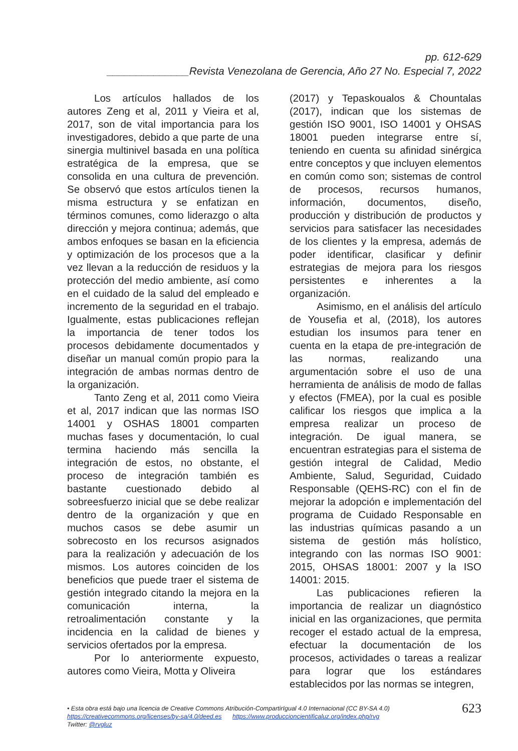pp. 612-629
______________Revista Venezolana de Gerencia, Año 27 No. Especial 7, 2022
Los artículos hallados de los autores Zeng et al, 2011 y Vieira et al, 2017, son de vital importancia para los investigadores, debido a que parte de una sinergia multinivel basada en una política estratégica de la empresa, que se consolida en una cultura de prevención. Se observó que estos artículos tienen la misma estructura y se enfatizan en términos comunes, como liderazgo o alta dirección y mejora continua; además, que ambos enfoques se basan en la eficiencia y optimización de los procesos que a la vez llevan a la reducción de residuos y la protección del medio ambiente, así como en el cuidado de la salud del empleado e incremento de la seguridad en el trabajo. Igualmente, estas publicaciones reflejan la importancia de tener todos los procesos debidamente documentados y diseñar un manual común propio para la integración de ambas normas dentro de la organización.
Tanto Zeng et al, 2011 como Vieira et al, 2017 indican que las normas ISO 14001 y OSHAS 18001 comparten muchas fases y documentación, lo cual termina haciendo más sencilla la integración de estos, no obstante, el proceso de integración también es bastante cuestionado debido al sobreesfuerzo inicial que se debe realizar dentro de la organización y que en muchos casos se debe asumir un sobrecosto en los recursos asignados para la realización y adecuación de los mismos. Los autores coinciden de los beneficios que puede traer el sistema de gestión integrado citando la mejora en la comunicación interna, la retroalimentación constante y la incidencia en la calidad de bienes y servicios ofertados por la empresa.
Por lo anteriormente expuesto, autores como Vieira, Motta y Oliveira
(2017) y Tepaskoualos & Chountalas (2017), indican que los sistemas de gestión ISO 9001, ISO 14001 y OHSAS 18001 pueden integrarse entre sí, teniendo en cuenta su afinidad sinérgica entre conceptos y que incluyen elementos en común como son; sistemas de control de procesos, recursos humanos, información, documentos, diseño, producción y distribución de productos y servicios para satisfacer las necesidades de los clientes y la empresa, además de poder identificar, clasificar y definir estrategias de mejora para los riesgos persistentes e inherentes a la organización.
Asimismo, en el análisis del artículo de Yousefia et al, (2018), los autores estudian los insumos para tener en cuenta en la etapa de pre-integración de las normas, realizando una argumentación sobre el uso de una herramienta de análisis de modo de fallas y efectos (FMEA), por la cual es posible calificar los riesgos que implica a la empresa realizar un proceso de integración. De igual manera, se encuentran estrategias para el sistema de gestión integral de Calidad, Medio Ambiente, Salud, Seguridad, Cuidado Responsable (QEHS-RC) con el fin de mejorar la adopción e implementación del programa de Cuidado Responsable en las industrias químicas pasando a un sistema de gestión más holístico, integrando con las normas ISO 9001: 2015, OHSAS 18001: 2007 y la ISO 14001: 2015.
Las publicaciones refieren la importancia de realizar un diagnóstico inicial en las organizaciones, que permita recoger el estado actual de la empresa, efectuar la documentación de los procesos, actividades o tareas a realizar para lograr que los estándares establecidos por las normas se integren,
• Esta obra está bajo una licencia de Creative Commons Atribución-CompartirIgual 4.0 Internacional (CC BY-SA 4.0)
https://creativecommons.org/licenses/by-sa/4.0/deed.es https://www.produccioncientificaluz.org/index.php/rvg
Twitter: @rvgluz
623